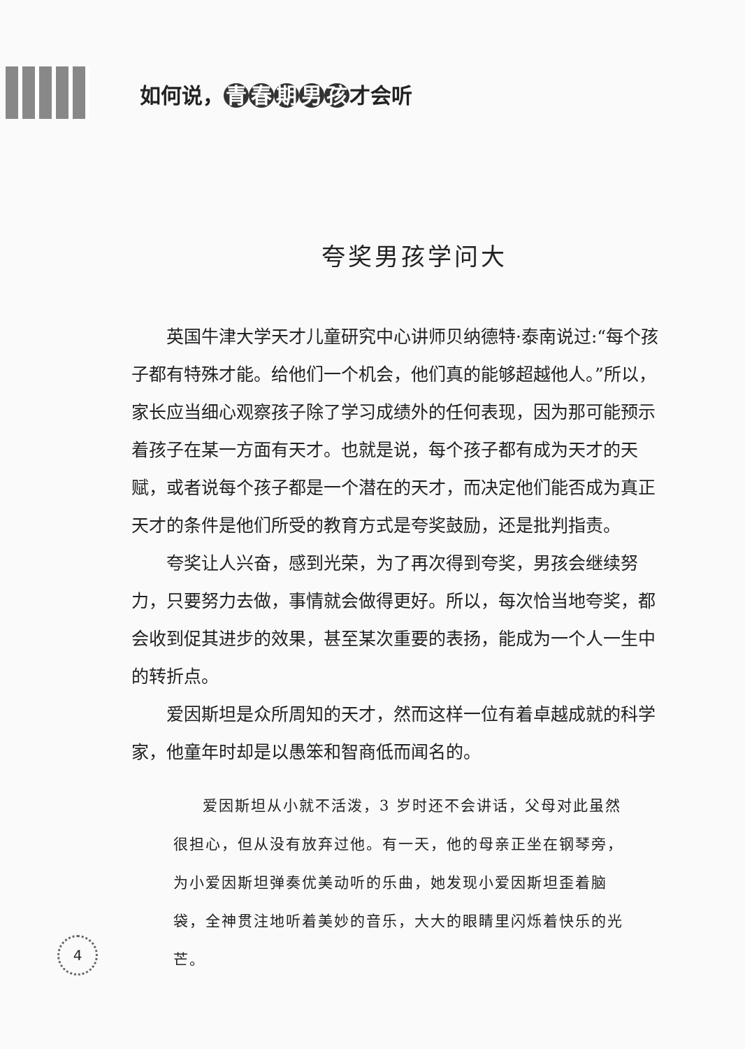如何说， 青春期男孩 才会听
夸奖男孩学问大
英国牛津大学天才儿童研究中心讲师贝纳德特·泰南说过:“每个孩子都有特殊才能。给他们一个机会，他们真的能够超越他人。”所以，家长应当细心观察孩子除了学习成绩外的任何表现，因为那可能预示着孩子在某一方面有天才。也就是说，每个孩子都有成为天才的天赋，或者说每个孩子都是一个潜在的天才，而决定他们能否成为真正天才的条件是他们所受的教育方式是夸奖鼓励，还是批判指责。
夸奖让人兴奋，感到光荣，为了再次得到夸奖，男孩会继续努力，只要努力去做，事情就会做得更好。所以，每次恰当地夸奖，都会收到促其进步的效果，甚至某次重要的表扬，能成为一个人一生中的转折点。
爱因斯坦是众所周知的天才，然而这样一位有着卓越成就的科学家，他童年时却是以愚笨和智商低而闻名的。
爱因斯坦从小就不活泼，3 岁时还不会讲话，父母对此虽然很担心，但从没有放弃过他。有一天，他的母亲正坐在钢琴旁，为小爱因斯坦弹奏优美动听的乐曲，她发现小爱因斯坦歪着脑袋，全神贯注地听着美妙的音乐，大大的眼睛里闪烁着快乐的光芒。
4